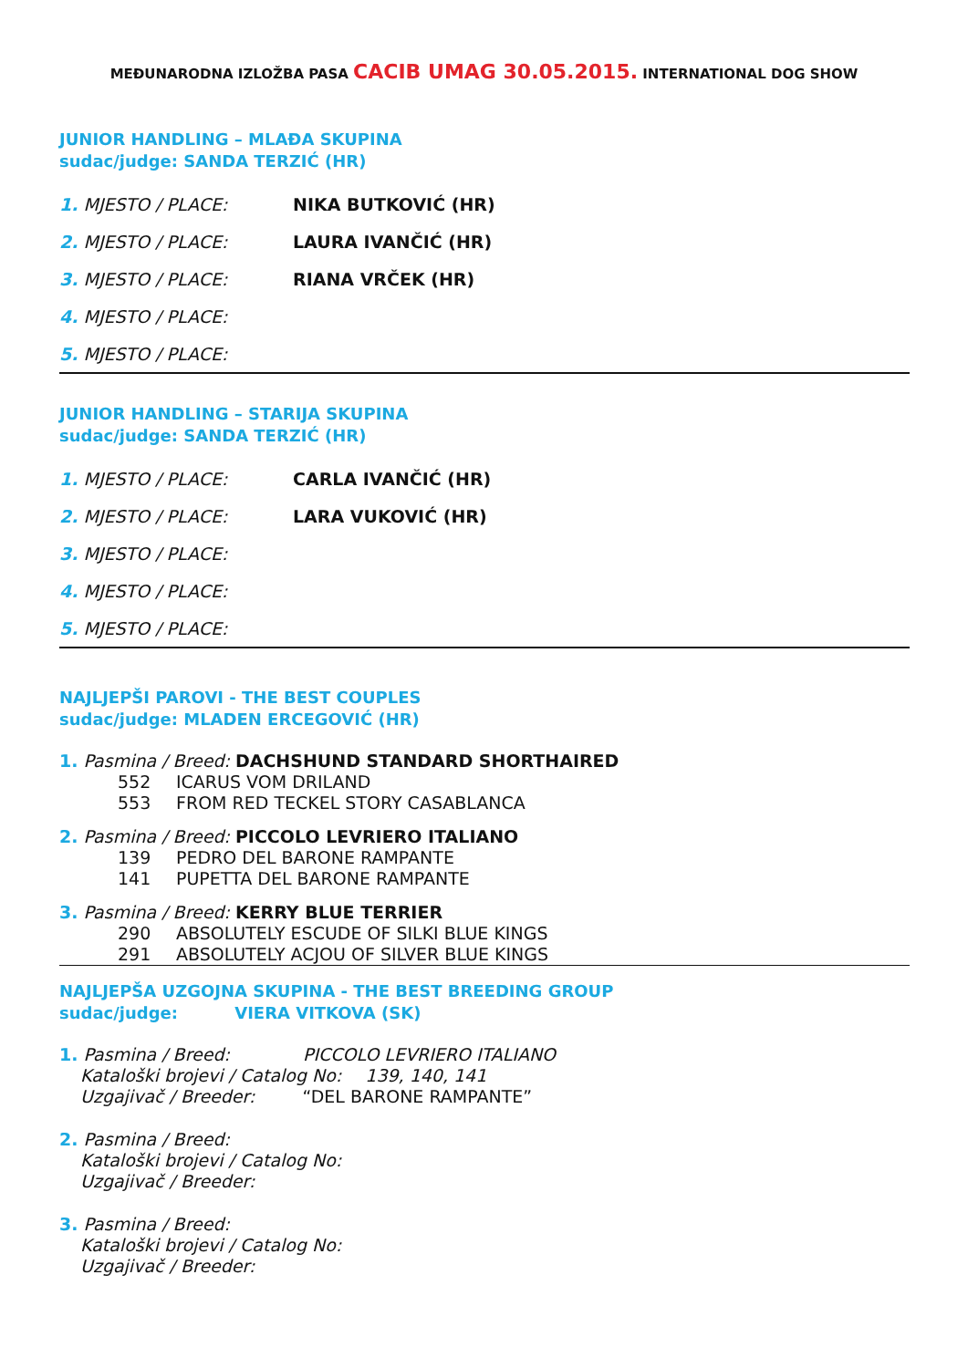MEĐUNARODNA IZLOŽBA PASA CACIB UMAG 30.05.2015. INTERNATIONAL DOG SHOW
JUNIOR HANDLING – MLAĐA SKUPINA
sudac/judge: SANDA TERZIĆ (HR)
1. MJESTO / PLACE: NIKA BUTKOVIĆ (HR)
2. MJESTO / PLACE: LAURA IVANČIĆ (HR)
3. MJESTO / PLACE: RIANA VRČEK (HR)
4. MJESTO / PLACE:
5. MJESTO / PLACE:
JUNIOR HANDLING – STARIJA SKUPINA
sudac/judge: SANDA TERZIĆ (HR)
1. MJESTO / PLACE: CARLA IVANČIĆ (HR)
2. MJESTO / PLACE: LARA VUKOVIĆ (HR)
3. MJESTO / PLACE:
4. MJESTO / PLACE:
5. MJESTO / PLACE:
NAJLJEPŠI PAROVI - THE BEST COUPLES
sudac/judge: MLADEN ERCEGOVIĆ (HR)
1. Pasmina / Breed: DACHSHUND STANDARD SHORTHAIRED
552 ICARUS VOM DRILAND
553 FROM RED TECKEL STORY CASABLANCA
2. Pasmina / Breed: PICCOLO LEVRIERO ITALIANO
139 PEDRO DEL BARONE RAMPANTE
141 PUPETTA DEL BARONE RAMPANTE
3. Pasmina / Breed: KERRY BLUE TERRIER
290 ABSOLUTELY ESCUDE OF SILKI BLUE KINGS
291 ABSOLUTELY ACJOU OF SILVER BLUE KINGS
NAJLJEPŠA UZGOJNA SKUPINA - THE BEST BREEDING GROUP
sudac/judge: VIERA VITKOVA (SK)
1. Pasmina / Breed: PICCOLO LEVRIERO ITALIANO
Kataloški brojevi / Catalog No: 139, 140, 141
Uzgajivač / Breeder: “DEL BARONE RAMPANTE”
2. Pasmina / Breed:
Kataloški brojevi / Catalog No:
Uzgajivač / Breeder:
3. Pasmina / Breed:
Kataloški brojevi / Catalog No:
Uzgajivač / Breeder: